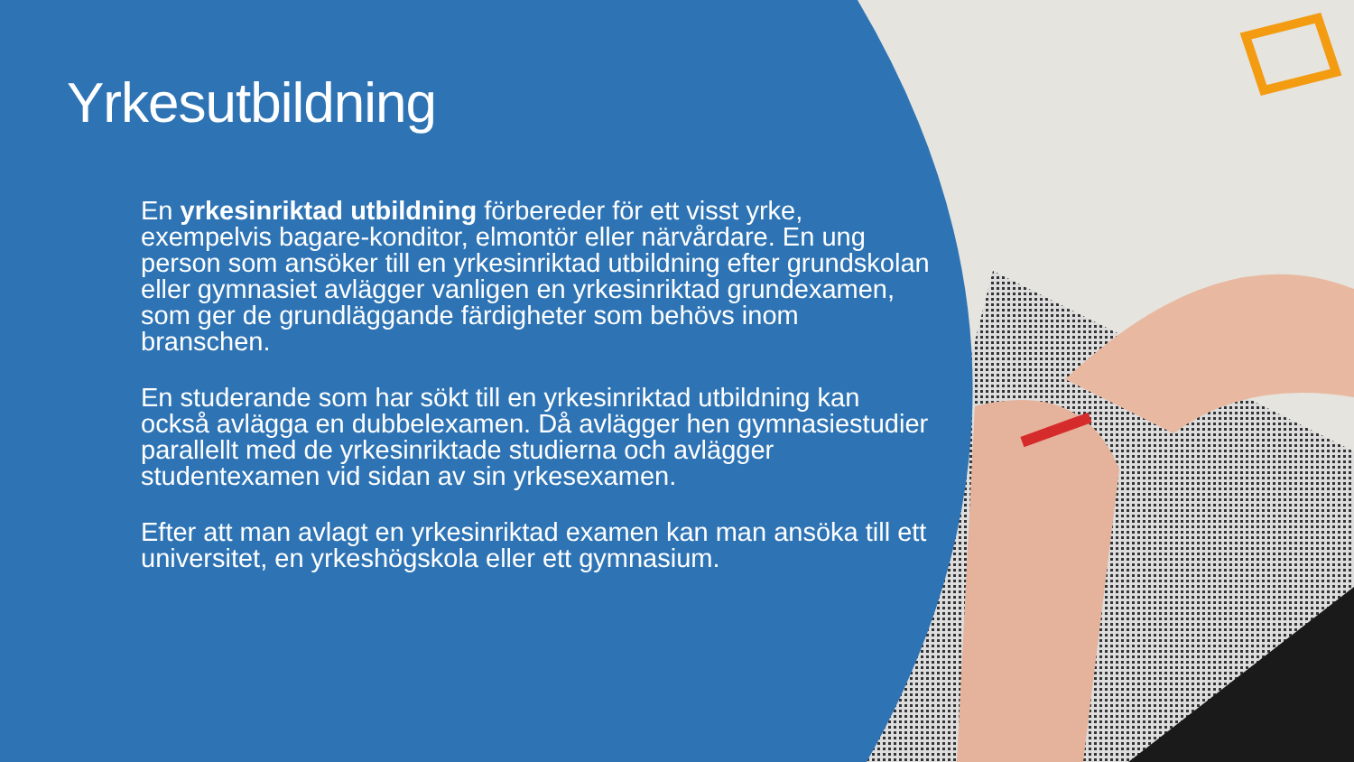Yrkesutbildning
En yrkesinriktad utbildning förbereder för ett visst yrke, exempelvis bagare-konditor, elmontör eller närvårdare. En ung person som ansöker till en yrkesinriktad utbildning efter grundskolan eller gymnasiet avlägger vanligen en yrkesinriktad grundexamen, som ger de grundläggande färdigheter som behövs inom branschen.
En studerande som har sökt till en yrkesinriktad utbildning kan också avlägga en dubbelexamen. Då avlägger hen gymnasiestudier parallellt med de yrkesinriktade studierna och avlägger studentexamen vid sidan av sin yrkesexamen.
Efter att man avlagt en yrkesinriktad examen kan man ansöka till ett universitet, en yrkeshögskola eller ett gymnasium.